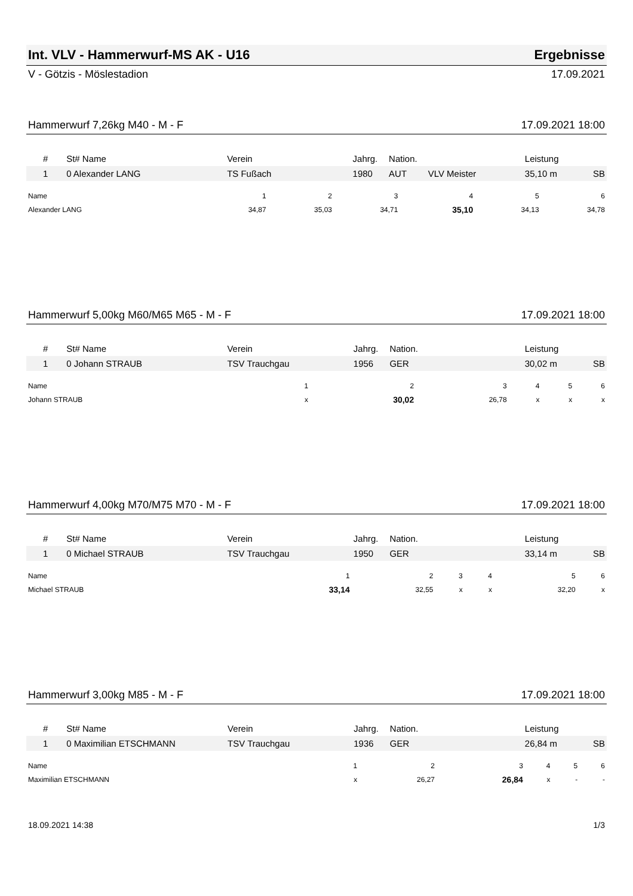Int. VLV - Hammerwurf-MS AK - U16 Ergebnisse
V - Götzis - Möslestadion 17.09.2021
Hammerwurf 7,26kg M40 - M - F 17.09.2021 18:00
| # | St# Name | Verein | Jahrg. | Nation. | | Leistung | |
| --- | --- | --- | --- | --- | --- | --- | --- |
| 1 | 0 Alexander LANG | TS Fußach | 1980 | AUT | VLV Meister | 35,10 m | SB |
| Name | 1 | 2 | 3 | 4 | 5 | 6 |
| --- | --- | --- | --- | --- | --- | --- |
| Alexander LANG | 34,87 | 35,03 | 34,71 | 35,10 | 34,13 | 34,78 |
Hammerwurf 5,00kg M60/M65 M65 - M - F 17.09.2021 18:00
| # | St# Name | Verein | Jahrg. | Nation. | | Leistung | |
| --- | --- | --- | --- | --- | --- | --- | --- |
| 1 | 0 Johann STRAUB | TSV Trauchgau | 1956 | GER | | 30,02 m | SB |
| Name | 1 | 2 | 3 | 4 | 5 | 6 |
| --- | --- | --- | --- | --- | --- | --- |
| Johann STRAUB | x | 30,02 | 26,78 | x | x | x |
Hammerwurf 4,00kg M70/M75 M70 - M - F 17.09.2021 18:00
| # | St# Name | Verein | Jahrg. | Nation. | | Leistung | |
| --- | --- | --- | --- | --- | --- | --- | --- |
| 1 | 0 Michael STRAUB | TSV Trauchgau | 1950 | GER | | 33,14 m | SB |
| Name | 1 | 2 | 3 | 4 | 5 | 6 |
| --- | --- | --- | --- | --- | --- | --- |
| Michael STRAUB | 33,14 | 32,55 | x | x | 32,20 | x |
Hammerwurf 3,00kg M85 - M - F 17.09.2021 18:00
| # | St# Name | Verein | Jahrg. | Nation. | | Leistung | |
| --- | --- | --- | --- | --- | --- | --- | --- |
| 1 | 0 Maximilian ETSCHMANN | TSV Trauchgau | 1936 | GER | | 26,84 m | SB |
| Name | 1 | 2 | 3 | 4 | 5 | 6 |
| --- | --- | --- | --- | --- | --- | --- |
| Maximilian ETSCHMANN | x | 26,27 | 26,84 | x | - | - |
18.09.2021 14:38 1/3